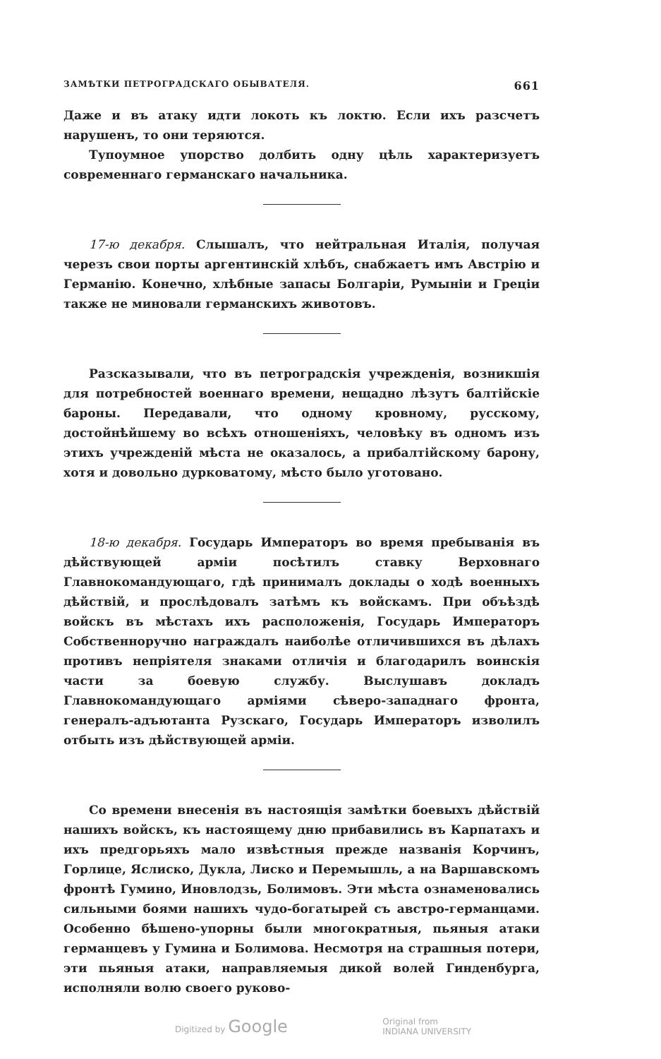ЗАМѢТКИ ПЕТРОГРАДСКАГО ОБЫВАТЕЛЯ. 661
Даже и въ атаку идти локоть къ локтю. Если ихъ разсчетъ нарушенъ, то они теряются.
Тупоумное упорство долбить одну цѣль характеризуетъ современнаго германскаго начальника.
17-ю декабря. Слышалъ, что нейтральная Италія, получая черезъ свои порты аргентинскій хлѣбъ, снабжаетъ имъ Австрію и Германію. Конечно, хлѣбные запасы Болгаріи, Румыніи и Греціи также не миновали германскихъ животовъ.
Разсказывали, что въ петроградскія учрежденія, возникшія для потребностей военнаго времени, нещадно лѣзутъ балтійскіе бароны. Передавали, что одному кровному, русскому, достойнѣйшему во всѣхъ отношеніяхъ, человѣку въ одномъ изъ этихъ учрежденій мѣста не оказалось, а прибалтійскому барону, хотя и довольно дурковатому, мѣсто было уготовано.
18-ю декабря. Государь Императоръ во время пребыванія въ дѣйствующей арміи посѣтилъ ставку Верховнаго Главнокомандующаго, гдѣ принималъ доклады о ходѣ военныхъ дѣйствій, и прослѣдовалъ затѣмъ къ войскамъ. При объѣздѣ войскъ въ мѣстахъ ихъ расположенія, Государь Императоръ Собственноручно награждалъ наиболѣе отличившихся въ дѣлахъ противъ непріятеля знаками отличія и благодарилъ воинскія части за боевую службу. Выслушавъ докладъ Главнокомандующаго арміями сѣверо-западнаго фронта, генералъ-адъютанта Рузскаго, Государь Императоръ изволилъ отбыть изъ дѣйствующей арміи.
Со времени внесенія въ настоящія замѣтки боевыхъ дѣйствій нашихъ войскъ, къ настоящему дню прибавились въ Карпатахъ и ихъ предгорьяхъ мало извѣстныя прежде названія Корчинъ, Горлице, Яслиско, Дукла, Лиско и Перемышль, а на Варшавскомъ фронтѣ Гумино, Иновлодзь, Болимовъ. Эти мѣста ознаменовались сильными боями нашихъ чудо-богатырей съ австро-германцами. Особенно бѣшено-упорны были многократныя, пьяныя атаки германцевъ у Гумина и Болимова. Несмотря на страшныя потери, эти пьяныя атаки, направляемыя дикой волей Гинденбурга, исполняли волю своего руково-
Digitized by Google Original from
INDIANA UNIVERSITY